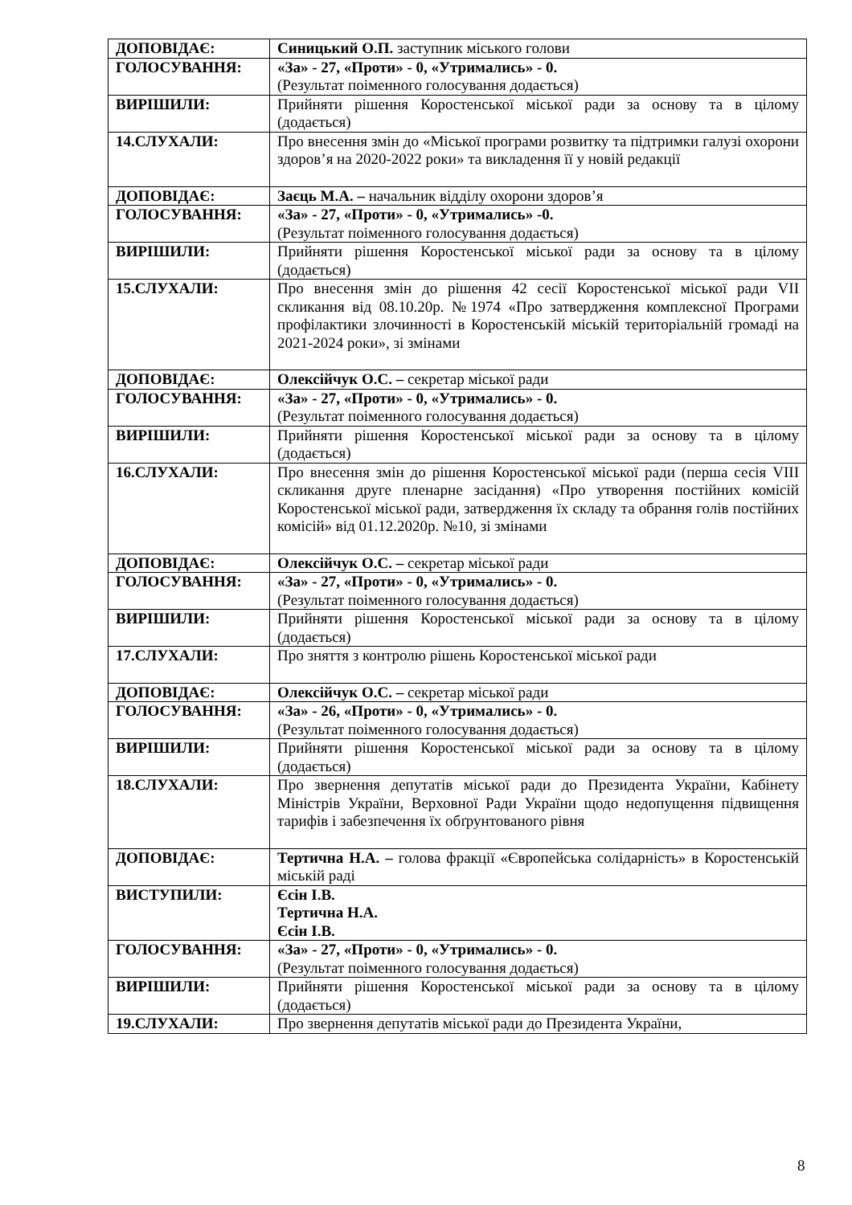| ДОПОВІДАЄ: | Синицький О.П. заступник міського голови |
| ГОЛОСУВАННЯ: | «За» - 27, «Проти» - 0, «Утримались» - 0. (Результат поіменного голосування додається) |
| ВИРІШИЛИ: | Прийняти рішення Коростенської міської ради за основу та в цілому (додається) |
| 14.СЛУХАЛИ: | Про внесення змін до «Міської програми розвитку та підтримки галузі охорони здоров’я на 2020-2022 роки» та викладення її у новій редакції |
| ДОПОВІДАЄ: | Заєць М.А. – начальник відділу охорони здоров’я |
| ГОЛОСУВАННЯ: | «За» - 27, «Проти» - 0, «Утримались» -0. (Результат поіменного голосування додається) |
| ВИРІШИЛИ: | Прийняти рішення Коростенської міської ради за основу та в цілому (додається) |
| 15.СЛУХАЛИ: | Про внесення змін до рішення 42 сесії Коростенської міської ради VII скликання від 08.10.20р. №1974 «Про затвердження комплексної Програми профілактики злочинності в Коростенській міській територіальній громаді на 2021-2024 роки», зі змінами |
| ДОПОВІДАЄ: | Олексійчук О.С. – секретар міської ради |
| ГОЛОСУВАННЯ: | «За» - 27, «Проти» - 0, «Утримались» - 0. (Результат поіменного голосування додається) |
| ВИРІШИЛИ: | Прийняти рішення Коростенської міської ради за основу та в цілому (додається) |
| 16.СЛУХАЛИ: | Про внесення змін до рішення Коростенської міської ради (перша сесія VIII скликання друге пленарне засідання) «Про утворення постійних комісій Коростенської міської ради, затвердження їх складу та обрання голів постійних комісій» від 01.12.2020р. №10, зі змінами |
| ДОПОВІДАЄ: | Олексійчук О.С. – секретар міської ради |
| ГОЛОСУВАННЯ: | «За» - 27, «Проти» - 0, «Утримались» - 0. (Результат поіменного голосування додається) |
| ВИРІШИЛИ: | Прийняти рішення Коростенської міської ради за основу та в цілому (додається) |
| 17.СЛУХАЛИ: | Про зняття з контролю рішень Коростенської міської ради |
| ДОПОВІДАЄ: | Олексійчук О.С. – секретар міської ради |
| ГОЛОСУВАННЯ: | «За» - 26, «Проти» - 0, «Утримались» - 0. (Результат поіменного голосування додається) |
| ВИРІШИЛИ: | Прийняти рішення Коростенської міської ради за основу та в цілому (додається) |
| 18.СЛУХАЛИ: | Про звернення депутатів міської ради до Президента України, Кабінету Міністрів України, Верховної Ради України щодо недопущення підвищення тарифів і забезпечення їх обґрунтованого рівня |
| ДОПОВІДАЄ: | Тертична Н.А. – голова фракції «Європейська солідарність» в Коростенській міській раді |
| ВИСТУПИЛИ: | Єсін І.В. Тертична Н.А. Єсін І.В. |
| ГОЛОСУВАННЯ: | «За» - 27, «Проти» - 0, «Утримались» - 0. (Результат поіменного голосування додається) |
| ВИРІШИЛИ: | Прийняти рішення Коростенської міської ради за основу та в цілому (додається) |
| 19.СЛУХАЛИ: | Про звернення депутатів міської ради до Президента України, |
8